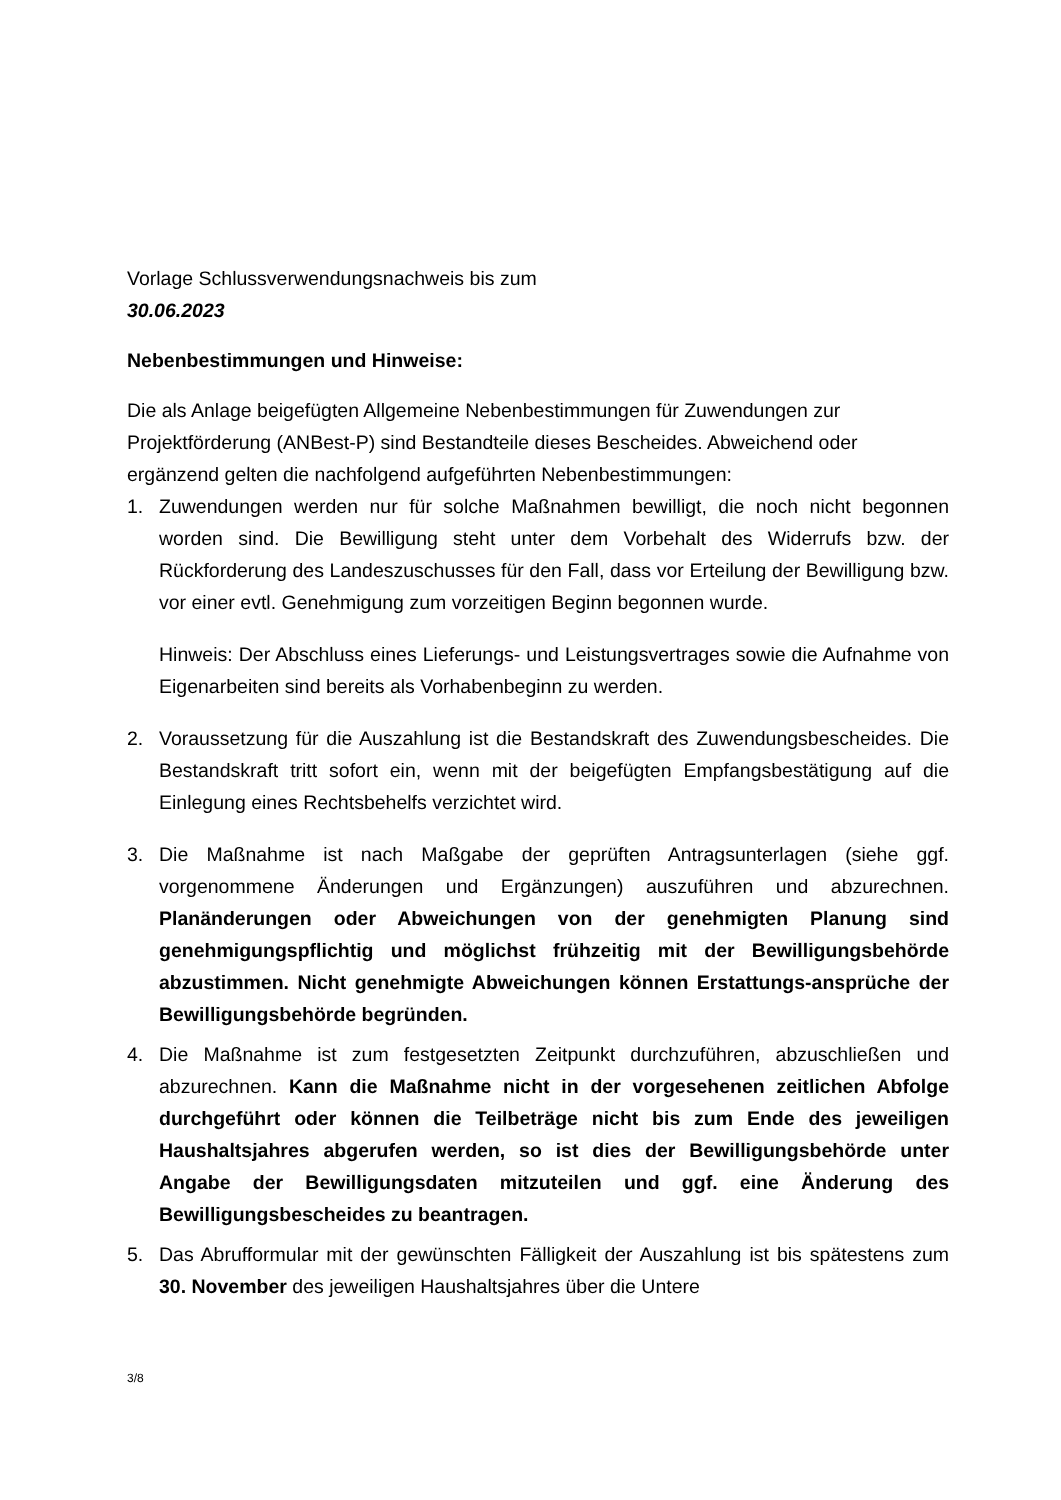Vorlage Schlussverwendungsnachweis bis zum
30.06.2023
Nebenbestimmungen und Hinweise:
Die als Anlage beigefügten Allgemeine Nebenbestimmungen für Zuwendungen zur Projektförderung (ANBest-P) sind Bestandteile dieses Bescheides. Abweichend oder ergänzend gelten die nachfolgend aufgeführten Nebenbestimmungen:
1. Zuwendungen werden nur für solche Maßnahmen bewilligt, die noch nicht begonnen worden sind. Die Bewilligung steht unter dem Vorbehalt des Widerrufs bzw. der Rückforderung des Landeszuschusses für den Fall, dass vor Erteilung der Bewilligung bzw. vor einer evtl. Genehmigung zum vorzeitigen Beginn begonnen wurde.
Hinweis: Der Abschluss eines Lieferungs- und Leistungsvertrages sowie die Aufnahme von Eigenarbeiten sind bereits als Vorhabenbeginn zu werden.
2. Voraussetzung für die Auszahlung ist die Bestandskraft des Zuwendungsbescheides. Die Bestandskraft tritt sofort ein, wenn mit der beigefügten Empfangsbestätigung auf die Einlegung eines Rechtsbehelfs verzichtet wird.
3. Die Maßnahme ist nach Maßgabe der geprüften Antragsunterlagen (siehe ggf. vorgenommene Änderungen und Ergänzungen) auszuführen und abzurechnen. Planänderungen oder Abweichungen von der genehmigten Planung sind genehmigungspflichtig und möglichst frühzeitig mit der Bewilligungsbehörde abzustimmen. Nicht genehmigte Abweichungen können Erstattungs-ansprüche der Bewilligungsbehörde begründen.
4. Die Maßnahme ist zum festgesetzten Zeitpunkt durchzuführen, abzuschließen und abzurechnen. Kann die Maßnahme nicht in der vorgesehenen zeitlichen Abfolge durchgeführt oder können die Teilbeträge nicht bis zum Ende des jeweiligen Haushaltsjahres abgerufen werden, so ist dies der Bewilligungsbehörde unter Angabe der Bewilligungsdaten mitzuteilen und ggf. eine Änderung des Bewilligungsbescheides zu beantragen.
5. Das Abrufformular mit der gewünschten Fälligkeit der Auszahlung ist bis spätestens zum 30. November des jeweiligen Haushaltsjahres über die Untere
3/8